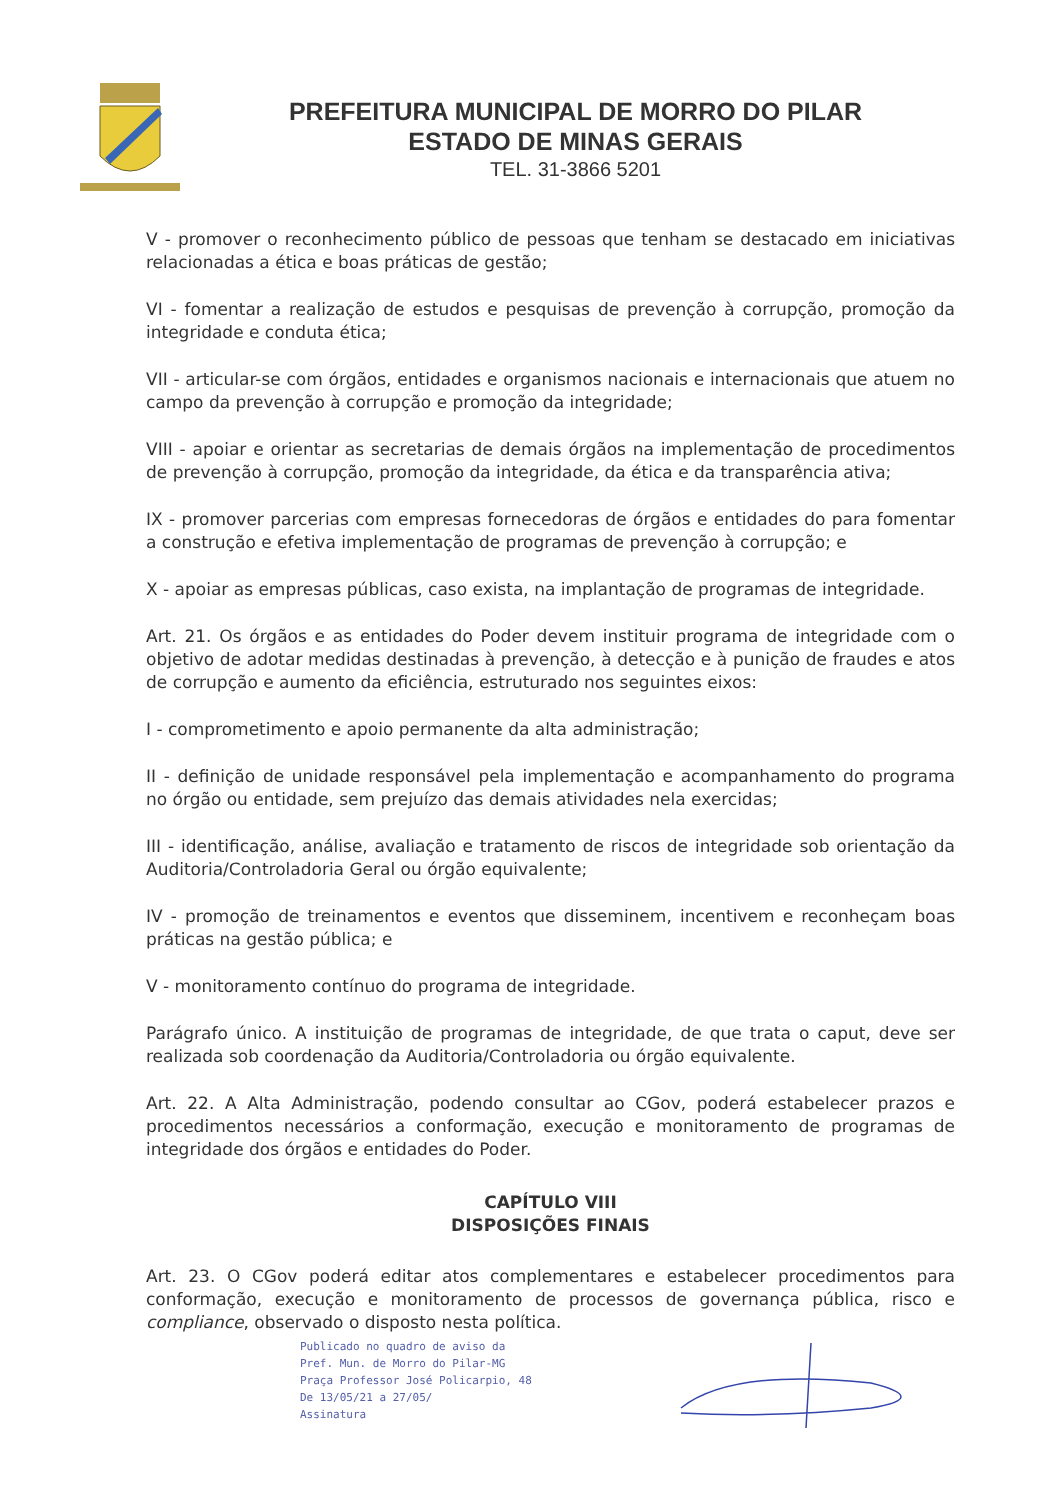PREFEITURA MUNICIPAL DE MORRO DO PILAR
ESTADO DE MINAS GERAIS
TEL. 31-3866 5201
V - promover o reconhecimento público de pessoas que tenham se destacado em iniciativas relacionadas a ética e boas práticas de gestão;
VI - fomentar a realização de estudos e pesquisas de prevenção à corrupção, promoção da integridade e conduta ética;
VII - articular-se com órgãos, entidades e organismos nacionais e internacionais que atuem no campo da prevenção à corrupção e promoção da integridade;
VIII - apoiar e orientar as secretarias de demais órgãos na implementação de procedimentos de prevenção à corrupção, promoção da integridade, da ética e da transparência ativa;
IX - promover parcerias com empresas fornecedoras de órgãos e entidades do para fomentar a construção e efetiva implementação de programas de prevenção à corrupção; e
X - apoiar as empresas públicas, caso exista, na implantação de programas de integridade.
Art. 21. Os órgãos e as entidades do Poder devem instituir programa de integridade com o objetivo de adotar medidas destinadas à prevenção, à detecção e à punição de fraudes e atos de corrupção e aumento da eficiência, estruturado nos seguintes eixos:
I - comprometimento e apoio permanente da alta administração;
II - definição de unidade responsável pela implementação e acompanhamento do programa no órgão ou entidade, sem prejuízo das demais atividades nela exercidas;
III - identificação, análise, avaliação e tratamento de riscos de integridade sob orientação da Auditoria/Controladoria Geral ou órgão equivalente;
IV - promoção de treinamentos e eventos que disseminem, incentivem e reconheçam boas práticas na gestão pública; e
V - monitoramento contínuo do programa de integridade.
Parágrafo único. A instituição de programas de integridade, de que trata o caput, deve ser realizada sob coordenação da Auditoria/Controladoria ou órgão equivalente.
Art. 22. A Alta Administração, podendo consultar ao CGov, poderá estabelecer prazos e procedimentos necessários a conformação, execução e monitoramento de programas de integridade dos órgãos e entidades do Poder.
CAPÍTULO VIII
DISPOSIÇÕES FINAIS
Art. 23. O CGov poderá editar atos complementares e estabelecer procedimentos para conformação, execução e monitoramento de processos de governança pública, risco e compliance, observado o disposto nesta política.
Publicado no quadro de aviso da
Pref. Mun. de Morro do Pilar-MG
Praça Professor José Policarpio, 48
De 13/05/21 a 27/05/
Assinatura